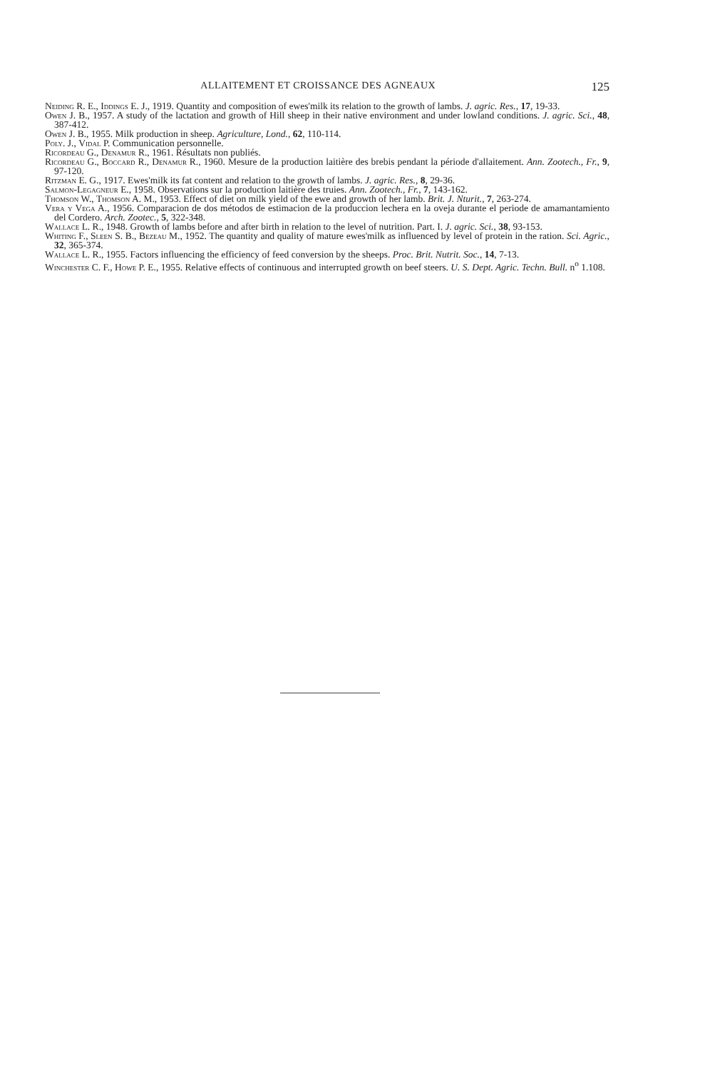ALLAITEMENT ET CROISSANCE DES AGNEAUX 125
Neiding R. E., Iddings E. J., 1919. Quantity and composition of ewes'milk its relation to the growth of lambs. J. agric. Res., 17, 19-33.
Owen J. B., 1957. A study of the lactation and growth of Hill sheep in their native environment and under lowland conditions. J. agric. Sci., 48, 387-412.
Owen J. B., 1955. Milk production in sheep. Agriculture, Lond., 62, 110-114.
Poly. J., Vidal P. Communication personnelle.
Ricordeau G., Denamur R., 1961. Résultats non publiés.
Ricordeau G., Boccard R., Denamur R., 1960. Mesure de la production laitière des brebis pendant la période d'allaitement. Ann. Zootech., Fr., 9, 97-120.
Ritzman E. G., 1917. Ewes'milk its fat content and relation to the growth of lambs. J. agric. Res., 8, 29-36.
Salmon-Legagneur E., 1958. Observations sur la production laitière des truies. Ann. Zootech., Fr., 7, 143-162.
Thomson W., Thomson A. M., 1953. Effect of diet on milk yield of the ewe and growth of her lamb. Brit. J. Nturit., 7, 263-274.
Vera y Vega A., 1956. Comparacion de dos métodos de estimacion de la produccion lechera en la oveja durante el periode de amamantamiento del Cordero. Arch. Zootec., 5, 322-348.
Wallace L. R., 1948. Growth of lambs before and after birth in relation to the level of nutrition. Part. I. J. agric. Sci., 38, 93-153.
Whiting F., Sleen S. B., Bezeau M., 1952. The quantity and quality of mature ewes'milk as influenced by level of protein in the ration. Sci. Agric., 32, 365-374.
Wallace L. R., 1955. Factors influencing the efficiency of feed conversion by the sheeps. Proc. Brit. Nutrit. Soc., 14, 7-13.
Winchester C. F., Howe P. E., 1955. Relative effects of continuous and interrupted growth on beef steers. U. S. Dept. Agric. Techn. Bull. n<sup>o</sup> 1.108.